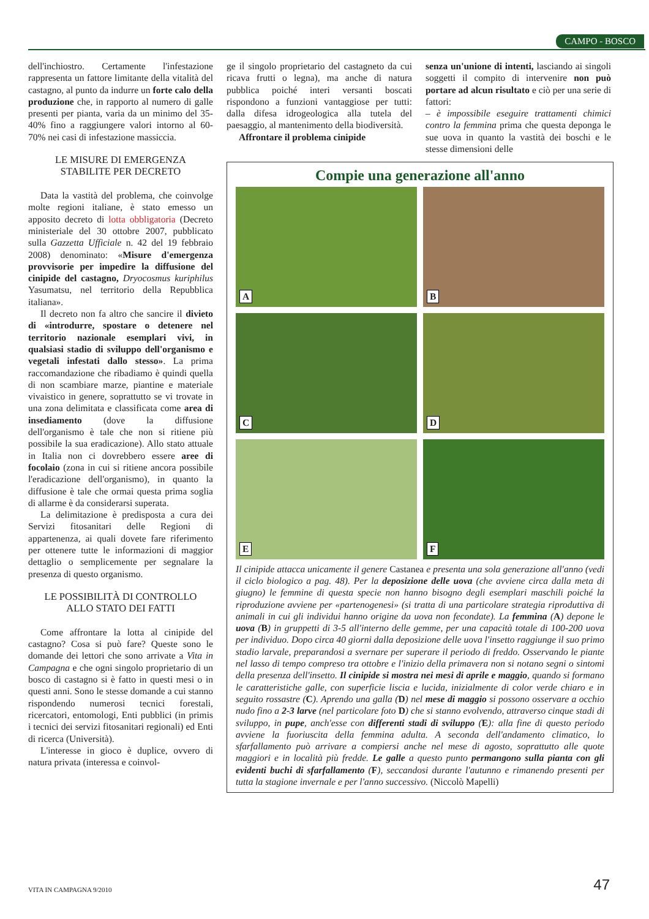CAMPO - BOSCO
dell'inchiostro. Certamente l'infestazione rappresenta un fattore limitante della vitalità del castagno, al punto da indurre un forte calo della produzione che, in rapporto al numero di galle presenti per pianta, varia da un minimo del 35-40% fino a raggiungere valori intorno al 60-70% nei casi di infestazione massiccia.
LE MISURE DI EMERGENZA
STABILITE PER DECRETO
Data la vastità del problema, che coinvolge molte regioni italiane, è stato emesso un apposito decreto di lotta obbligatoria (Decreto ministeriale del 30 ottobre 2007, pubblicato sulla Gazzetta Ufficiale n. 42 del 19 febbraio 2008) denominato: «Misure d'emergenza provvisorie per impedire la diffusione del cinipide del castagno, Dryocosmus kuriphilus Yasumatsu, nel territorio della Repubblica italiana».
Il decreto non fa altro che sancire il divieto di «introdurre, spostare o detenere nel territorio nazionale esemplari vivi, in qualsiasi stadio di sviluppo dell'organismo e vegetali infestati dallo stesso». La prima raccomandazione che ribadiamo è quindi quella di non scambiare marze, piantine e materiale vivaistico in genere, soprattutto se vi trovate in una zona delimitata e classificata come area di insediamento (dove la diffusione dell'organismo è tale che non si ritiene più possibile la sua eradicazione). Allo stato attuale in Italia non ci dovrebbero essere aree di focolaio (zona in cui si ritiene ancora possibile l'eradicazione dell'organismo), in quanto la diffusione è tale che ormai questa prima soglia di allarme è da considerarsi superata.
La delimitazione è predisposta a cura dei Servizi fitosanitari delle Regioni di appartenenza, ai quali dovete fare riferimento per ottenere tutte le informazioni di maggior dettaglio o semplicemente per segnalare la presenza di questo organismo.
LE POSSIBILITÀ DI CONTROLLO
ALLO STATO DEI FATTI
Come affrontare la lotta al cinipide del castagno? Cosa si può fare? Queste sono le domande dei lettori che sono arrivate a Vita in Campagna e che ogni singolo proprietario di un bosco di castagno si è fatto in questi mesi o in questi anni. Sono le stesse domande a cui stanno rispondendo numerosi tecnici forestali, ricercatori, entomologi, Enti pubblici (in primis i tecnici dei servizi fitosanitari regionali) ed Enti di ricerca (Università).
L'interesse in gioco è duplice, ovvero di natura privata (interessa e coinvol-
ge il singolo proprietario del castagneto da cui ricava frutti o legna), ma anche di natura pubblica poiché interi versanti boscati rispondono a funzioni vantaggiose per tutti: dalla difesa idrogeologica alla tutela del paesaggio, al mantenimento della biodiversità.
Affrontare il problema cinipide
senza un'unione di intenti, lasciando ai singoli soggetti il compito di intervenire non può portare ad alcun risultato e ciò per una serie di fattori:
– è impossibile eseguire trattamenti chimici contro la femmina prima che questa deponga le sue uova in quanto la vastità dei boschi e le stesse dimensioni delle
Compie una generazione all'anno
A
B
C
D
E
F
Il cinipide attacca unicamente il genere Castanea e presenta una sola generazione all'anno (vedi il ciclo biologico a pag. 48). Per la deposizione delle uova (che avviene circa dalla meta di giugno) le femmine di questa specie non hanno bisogno degli esemplari maschili poiché la riproduzione avviene per «partenogenesi» (si tratta di una particolare strategia riproduttiva di animali in cui gli individui hanno origine da uova non fecondate). La femmina (A) depone le uova (B) in gruppetti di 3-5 all'interno delle gemme, per una capacità totale di 100-200 uova per individuo. Dopo circa 40 giorni dalla deposizione delle uova l'insetto raggiunge il suo primo stadio larvale, preparandosi a svernare per superare il periodo di freddo. Osservando le piante nel lasso di tempo compreso tra ottobre e l'inizio della primavera non si notano segni o sintomi della presenza dell'insetto. Il cinipide si mostra nei mesi di aprile e maggio, quando si formano le caratteristiche galle, con superficie liscia e lucida, inizialmente di color verde chiaro e in seguito rossastre (C). Aprendo una galla (D) nel mese di maggio si possono osservare a occhio nudo fino a 2-3 larve (nel particolare foto D) che si stanno evolvendo, attraverso cinque stadi di sviluppo, in pupe, anch'esse con differenti stadi di sviluppo (E): alla fine di questo periodo avviene la fuoriuscita della femmina adulta. A seconda dell'andamento climatico, lo sfarfallamento può arrivare a compiersi anche nel mese di agosto, soprattutto alle quote maggiori e in località più fredde. Le galle a questo punto permangono sulla pianta con gli evidenti buchi di sfarfallamento (F), seccandosi durante l'autunno e rimanendo presenti per tutta la stagione invernale e per l'anno successivo. (Niccolò Mapelli)
VITA IN CAMPAGNA 9/2010 47